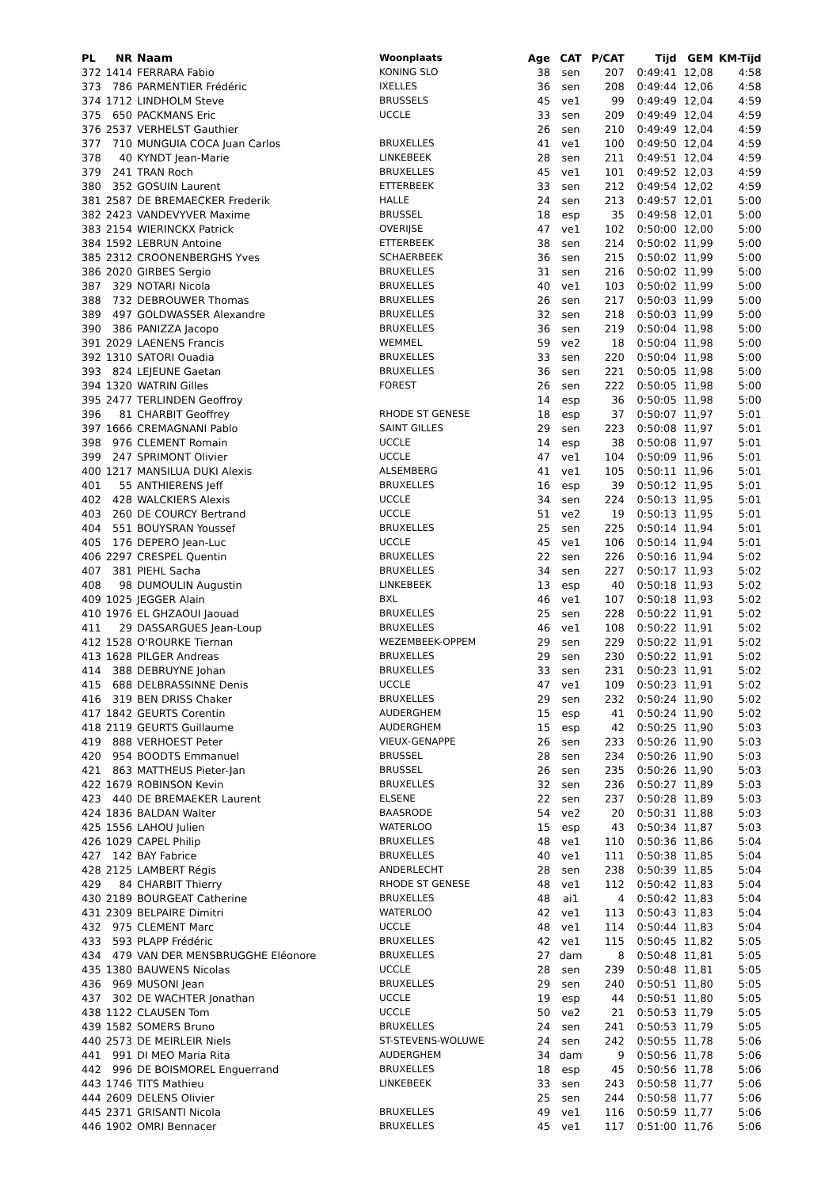| PL | NR | Naam | Woonplaats | Age | CAT | P/CAT | Tijd | GEM | KM-Tijd |
| --- | --- | --- | --- | --- | --- | --- | --- | --- | --- |
| 372 | 1414 | FERRARA Fabio | KONING SLO | 38 | sen | 207 | 0:49:41 | 12,08 | 4:58 |
| 373 | 786 | PARMENTIER Frédéric | IXELLES | 36 | sen | 208 | 0:49:44 | 12,06 | 4:58 |
| 374 | 1712 | LINDHOLM Steve | BRUSSELS | 45 | ve1 | 99 | 0:49:49 | 12,04 | 4:59 |
| 375 | 650 | PACKMANS Eric | UCCLE | 33 | sen | 209 | 0:49:49 | 12,04 | 4:59 |
| 376 | 2537 | VERHELST Gauthier | | 26 | sen | 210 | 0:49:49 | 12,04 | 4:59 |
| 377 | 710 | MUNGUIA COCA Juan Carlos | BRUXELLES | 41 | ve1 | 100 | 0:49:50 | 12,04 | 4:59 |
| 378 | 40 | KYNDT Jean-Marie | LINKEBEEK | 28 | sen | 211 | 0:49:51 | 12,04 | 4:59 |
| 379 | 241 | TRAN Roch | BRUXELLES | 45 | ve1 | 101 | 0:49:52 | 12,03 | 4:59 |
| 380 | 352 | GOSUIN Laurent | ETTERBEEK | 33 | sen | 212 | 0:49:54 | 12,02 | 4:59 |
| 381 | 2587 | DE BREMAECKER Frederik | HALLE | 24 | sen | 213 | 0:49:57 | 12,01 | 5:00 |
| 382 | 2423 | VANDEVYVER Maxime | BRUSSEL | 18 | esp | 35 | 0:49:58 | 12,01 | 5:00 |
| 383 | 2154 | WIERINCKX Patrick | OVERIJSE | 47 | ve1 | 102 | 0:50:00 | 12,00 | 5:00 |
| 384 | 1592 | LEBRUN Antoine | ETTERBEEK | 38 | sen | 214 | 0:50:02 | 11,99 | 5:00 |
| 385 | 2312 | CROONENBERGHS Yves | SCHAERBEEK | 36 | sen | 215 | 0:50:02 | 11,99 | 5:00 |
| 386 | 2020 | GIRBES Sergio | BRUXELLES | 31 | sen | 216 | 0:50:02 | 11,99 | 5:00 |
| 387 | 329 | NOTARI Nicola | BRUXELLES | 40 | ve1 | 103 | 0:50:02 | 11,99 | 5:00 |
| 388 | 732 | DEBROUWER Thomas | BRUXELLES | 26 | sen | 217 | 0:50:03 | 11,99 | 5:00 |
| 389 | 497 | GOLDWASSER Alexandre | BRUXELLES | 32 | sen | 218 | 0:50:03 | 11,99 | 5:00 |
| 390 | 386 | PANIZZA Jacopo | BRUXELLES | 36 | sen | 219 | 0:50:04 | 11,98 | 5:00 |
| 391 | 2029 | LAENENS Francis | WEMMEL | 59 | ve2 | 18 | 0:50:04 | 11,98 | 5:00 |
| 392 | 1310 | SATORI Ouadia | BRUXELLES | 33 | sen | 220 | 0:50:04 | 11,98 | 5:00 |
| 393 | 824 | LEJEUNE Gaetan | BRUXELLES | 36 | sen | 221 | 0:50:05 | 11,98 | 5:00 |
| 394 | 1320 | WATRIN Gilles | FOREST | 26 | sen | 222 | 0:50:05 | 11,98 | 5:00 |
| 395 | 2477 | TERLINDEN Geoffroy | | 14 | esp | 36 | 0:50:05 | 11,98 | 5:00 |
| 396 | 81 | CHARBIT Geoffrey | RHODE ST GENESE | 18 | esp | 37 | 0:50:07 | 11,97 | 5:01 |
| 397 | 1666 | CREMAGNANI Pablo | SAINT GILLES | 29 | sen | 223 | 0:50:08 | 11,97 | 5:01 |
| 398 | 976 | CLEMENT Romain | UCCLE | 14 | esp | 38 | 0:50:08 | 11,97 | 5:01 |
| 399 | 247 | SPRIMONT Olivier | UCCLE | 47 | ve1 | 104 | 0:50:09 | 11,96 | 5:01 |
| 400 | 1217 | MANSILUA DUKI Alexis | ALSEMBERG | 41 | ve1 | 105 | 0:50:11 | 11,96 | 5:01 |
| 401 | 55 | ANTHIERENS Jeff | BRUXELLES | 16 | esp | 39 | 0:50:12 | 11,95 | 5:01 |
| 402 | 428 | WALCKIERS Alexis | UCCLE | 34 | sen | 224 | 0:50:13 | 11,95 | 5:01 |
| 403 | 260 | DE COURCY Bertrand | UCCLE | 51 | ve2 | 19 | 0:50:13 | 11,95 | 5:01 |
| 404 | 551 | BOUYSRAN Youssef | BRUXELLES | 25 | sen | 225 | 0:50:14 | 11,94 | 5:01 |
| 405 | 176 | DEPERO Jean-Luc | UCCLE | 45 | ve1 | 106 | 0:50:14 | 11,94 | 5:01 |
| 406 | 2297 | CRESPEL Quentin | BRUXELLES | 22 | sen | 226 | 0:50:16 | 11,94 | 5:02 |
| 407 | 381 | PIEHL Sacha | BRUXELLES | 34 | sen | 227 | 0:50:17 | 11,93 | 5:02 |
| 408 | 98 | DUMOULIN Augustin | LINKEBEEK | 13 | esp | 40 | 0:50:18 | 11,93 | 5:02 |
| 409 | 1025 | JEGGER Alain | BXL | 46 | ve1 | 107 | 0:50:18 | 11,93 | 5:02 |
| 410 | 1976 | EL GHZAOUI Jaouad | BRUXELLES | 25 | sen | 228 | 0:50:22 | 11,91 | 5:02 |
| 411 | 29 | DASSARGUES Jean-Loup | BRUXELLES | 46 | ve1 | 108 | 0:50:22 | 11,91 | 5:02 |
| 412 | 1528 | O'ROURKE Tiernan | WEZEMBEEK-OPPEM | 29 | sen | 229 | 0:50:22 | 11,91 | 5:02 |
| 413 | 1628 | PILGER Andreas | BRUXELLES | 29 | sen | 230 | 0:50:22 | 11,91 | 5:02 |
| 414 | 388 | DEBRUYNE Johan | BRUXELLES | 33 | sen | 231 | 0:50:23 | 11,91 | 5:02 |
| 415 | 688 | DELBRASSINNE Denis | UCCLE | 47 | ve1 | 109 | 0:50:23 | 11,91 | 5:02 |
| 416 | 319 | BEN DRISS Chaker | BRUXELLES | 29 | sen | 232 | 0:50:24 | 11,90 | 5:02 |
| 417 | 1842 | GEURTS Corentin | AUDERGHEM | 15 | esp | 41 | 0:50:24 | 11,90 | 5:02 |
| 418 | 2119 | GEURTS Guillaume | AUDERGHEM | 15 | esp | 42 | 0:50:25 | 11,90 | 5:03 |
| 419 | 888 | VERHOEST Peter | VIEUX-GENAPPE | 26 | sen | 233 | 0:50:26 | 11,90 | 5:03 |
| 420 | 954 | BOODTS Emmanuel | BRUSSEL | 28 | sen | 234 | 0:50:26 | 11,90 | 5:03 |
| 421 | 863 | MATTHEUS Pieter-Jan | BRUSSEL | 26 | sen | 235 | 0:50:26 | 11,90 | 5:03 |
| 422 | 1679 | ROBINSON Kevin | BRUXELLES | 32 | sen | 236 | 0:50:27 | 11,89 | 5:03 |
| 423 | 440 | DE BREMAEKER Laurent | ELSENE | 22 | sen | 237 | 0:50:28 | 11,89 | 5:03 |
| 424 | 1836 | BALDAN Walter | BAASRODE | 54 | ve2 | 20 | 0:50:31 | 11,88 | 5:03 |
| 425 | 1556 | LAHOU Julien | WATERLOO | 15 | esp | 43 | 0:50:34 | 11,87 | 5:03 |
| 426 | 1029 | CAPEL Philip | BRUXELLES | 48 | ve1 | 110 | 0:50:36 | 11,86 | 5:04 |
| 427 | 142 | BAY Fabrice | BRUXELLES | 40 | ve1 | 111 | 0:50:38 | 11,85 | 5:04 |
| 428 | 2125 | LAMBERT Régis | ANDERLECHT | 28 | sen | 238 | 0:50:39 | 11,85 | 5:04 |
| 429 | 84 | CHARBIT Thierry | RHODE ST GENESE | 48 | ve1 | 112 | 0:50:42 | 11,83 | 5:04 |
| 430 | 2189 | BOURGEAT Catherine | BRUXELLES | 48 | ai1 | 4 | 0:50:42 | 11,83 | 5:04 |
| 431 | 2309 | BELPAIRE Dimitri | WATERLOO | 42 | ve1 | 113 | 0:50:43 | 11,83 | 5:04 |
| 432 | 975 | CLEMENT Marc | UCCLE | 48 | ve1 | 114 | 0:50:44 | 11,83 | 5:04 |
| 433 | 593 | PLAPP Frédéric | BRUXELLES | 42 | ve1 | 115 | 0:50:45 | 11,82 | 5:05 |
| 434 | 479 | VAN DER MENSBRUGGHE Eléonore | BRUXELLES | 27 | dam | 8 | 0:50:48 | 11,81 | 5:05 |
| 435 | 1380 | BAUWENS Nicolas | UCCLE | 28 | sen | 239 | 0:50:48 | 11,81 | 5:05 |
| 436 | 969 | MUSONI Jean | BRUXELLES | 29 | sen | 240 | 0:50:51 | 11,80 | 5:05 |
| 437 | 302 | DE WACHTER Jonathan | UCCLE | 19 | esp | 44 | 0:50:51 | 11,80 | 5:05 |
| 438 | 1122 | CLAUSEN Tom | UCCLE | 50 | ve2 | 21 | 0:50:53 | 11,79 | 5:05 |
| 439 | 1582 | SOMERS Bruno | BRUXELLES | 24 | sen | 241 | 0:50:53 | 11,79 | 5:05 |
| 440 | 2573 | DE MEIRLEIR Niels | ST-STEVENS-WOLUWE | 24 | sen | 242 | 0:50:55 | 11,78 | 5:06 |
| 441 | 991 | DI MEO Maria Rita | AUDERGHEM | 34 | dam | 9 | 0:50:56 | 11,78 | 5:06 |
| 442 | 996 | DE BOISMOREL Enguerrand | BRUXELLES | 18 | esp | 45 | 0:50:56 | 11,78 | 5:06 |
| 443 | 1746 | TITS Mathieu | LINKEBEEK | 33 | sen | 243 | 0:50:58 | 11,77 | 5:06 |
| 444 | 2609 | DELENS Olivier | | 25 | sen | 244 | 0:50:58 | 11,77 | 5:06 |
| 445 | 2371 | GRISANTI Nicola | BRUXELLES | 49 | ve1 | 116 | 0:50:59 | 11,77 | 5:06 |
| 446 | 1902 | OMRI Bennacer | BRUXELLES | 45 | ve1 | 117 | 0:51:00 | 11,76 | 5:06 |